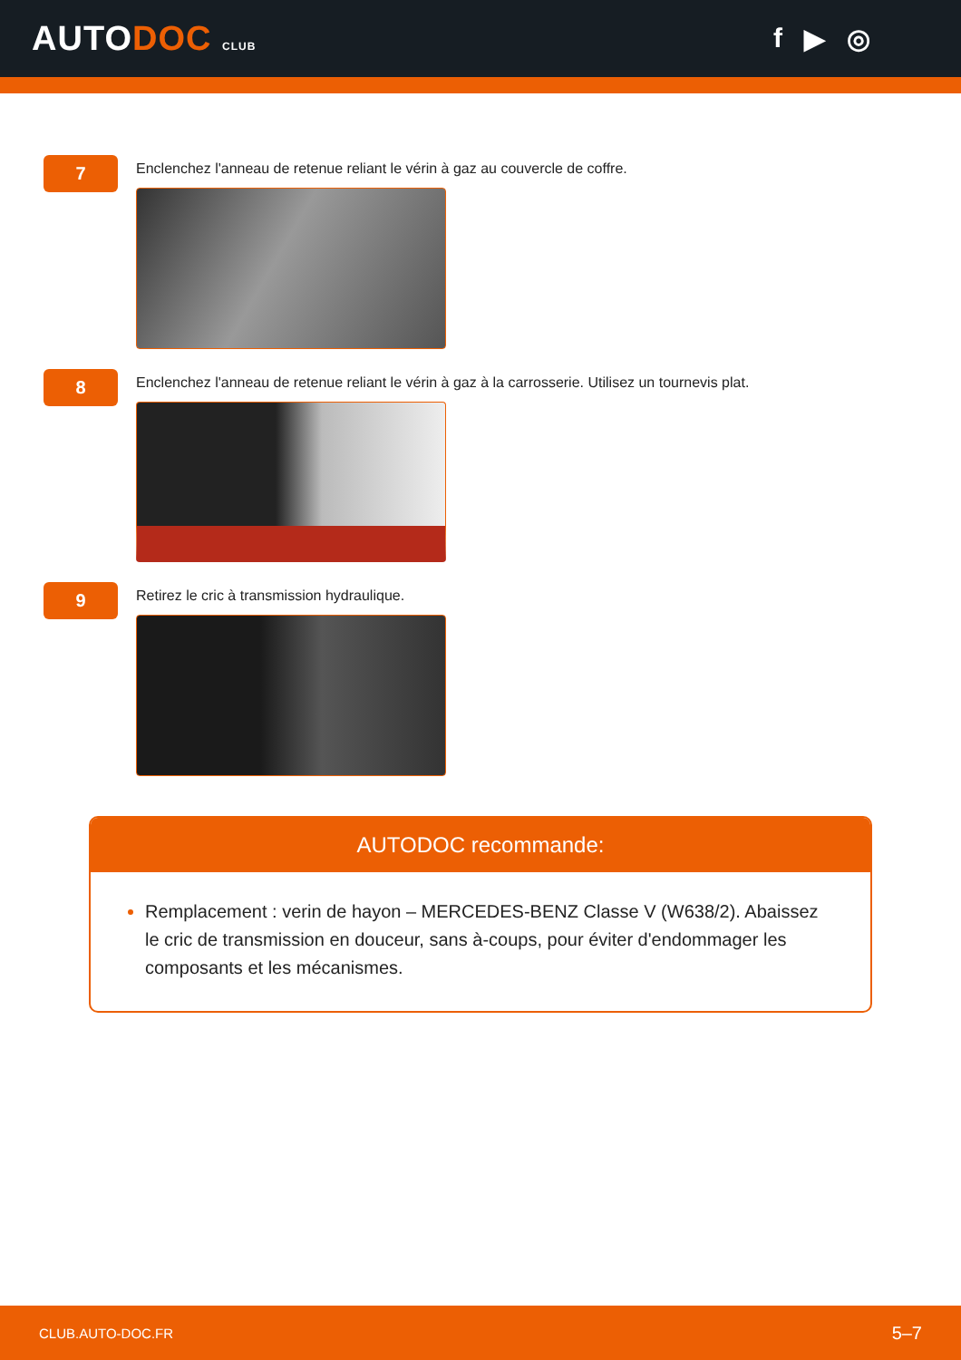AUTODOC CLUB
f ▶ ◎
7
Enclenchez l'anneau de retenue reliant le vérin à gaz au couvercle de coffre.
8
Enclenchez l'anneau de retenue reliant le vérin à gaz à la carrosserie. Utilisez un tournevis plat.
9
Retirez le cric à transmission hydraulique.
AUTODOC recommande:
Remplacement : verin de hayon – MERCEDES-BENZ Classe V (W638/2). Abaissez le cric de transmission en douceur, sans à-coups, pour éviter d'endommager les composants et les mécanismes.
CLUB.AUTO-DOC.FR 5–7